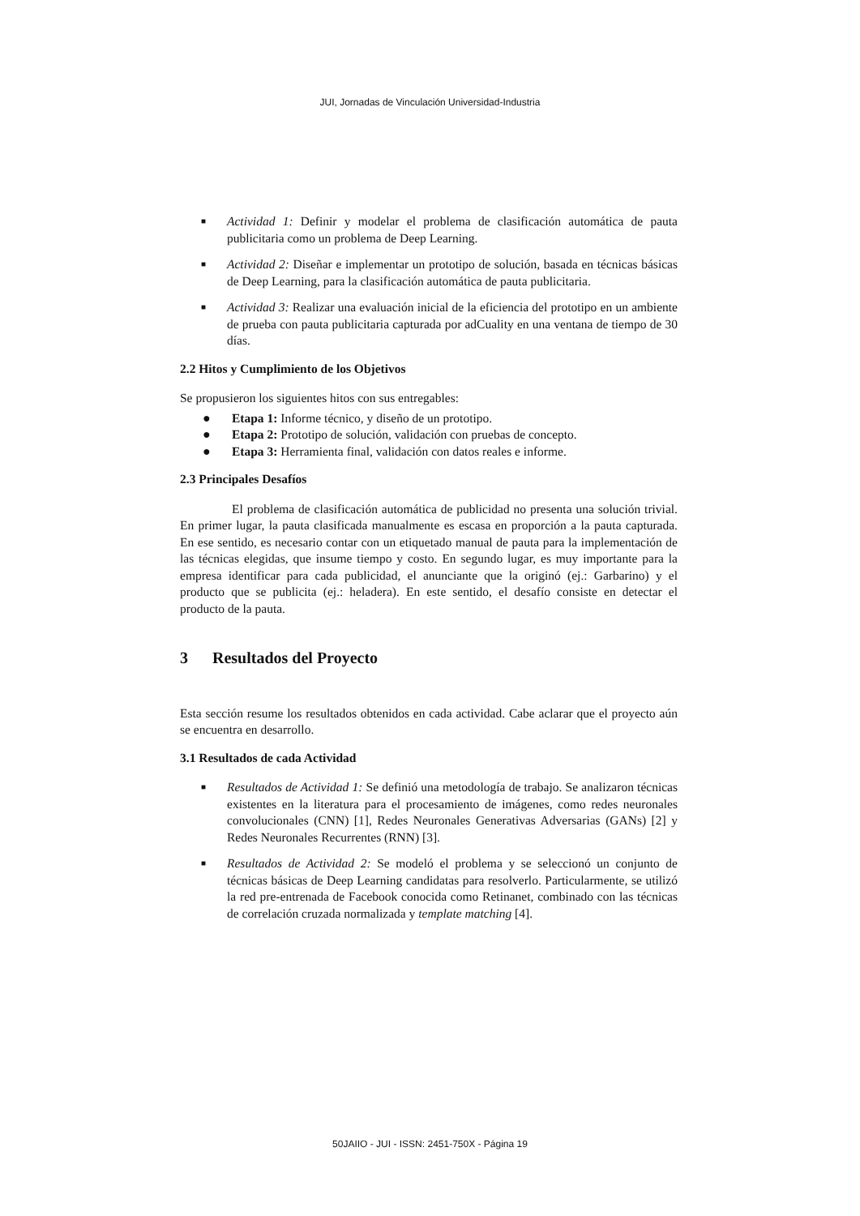JUI, Jornadas de Vinculación Universidad-Industria
■ Actividad 1: Definir y modelar el problema de clasificación automática de pauta publicitaria como un problema de Deep Learning.
■ Actividad 2: Diseñar e implementar un prototipo de solución, basada en técnicas básicas de Deep Learning, para la clasificación automática de pauta publicitaria.
■ Actividad 3: Realizar una evaluación inicial de la eficiencia del prototipo en un ambiente de prueba con pauta publicitaria capturada por adCuality en una ventana de tiempo de 30 días.
2.2 Hitos y Cumplimiento de los Objetivos
Se propusieron los siguientes hitos con sus entregables:
● Etapa 1: Informe técnico, y diseño de un prototipo.
● Etapa 2: Prototipo de solución, validación con pruebas de concepto.
● Etapa 3: Herramienta final, validación con datos reales e informe.
2.3 Principales Desafíos
El problema de clasificación automática de publicidad no presenta una solución trivial. En primer lugar, la pauta clasificada manualmente es escasa en proporción a la pauta capturada. En ese sentido, es necesario contar con un etiquetado manual de pauta para la implementación de las técnicas elegidas, que insume tiempo y costo. En segundo lugar, es muy importante para la empresa identificar para cada publicidad, el anunciante que la originó (ej.: Garbarino) y el producto que se publicita (ej.: heladera). En este sentido, el desafío consiste en detectar el producto de la pauta.
3 Resultados del Proyecto
Esta sección resume los resultados obtenidos en cada actividad. Cabe aclarar que el proyecto aún se encuentra en desarrollo.
3.1 Resultados de cada Actividad
■ Resultados de Actividad 1: Se definió una metodología de trabajo. Se analizaron técnicas existentes en la literatura para el procesamiento de imágenes, como redes neuronales convolucionales (CNN) [1], Redes Neuronales Generativas Adversarias (GANs) [2] y Redes Neuronales Recurrentes (RNN) [3].
■ Resultados de Actividad 2: Se modeló el problema y se seleccionó un conjunto de técnicas básicas de Deep Learning candidatas para resolverlo. Particularmente, se utilizó la red pre-entrenada de Facebook conocida como Retinanet, combinado con las técnicas de correlación cruzada normalizada y template matching [4].
50JAIIO - JUI - ISSN: 2451-750X - Página 19